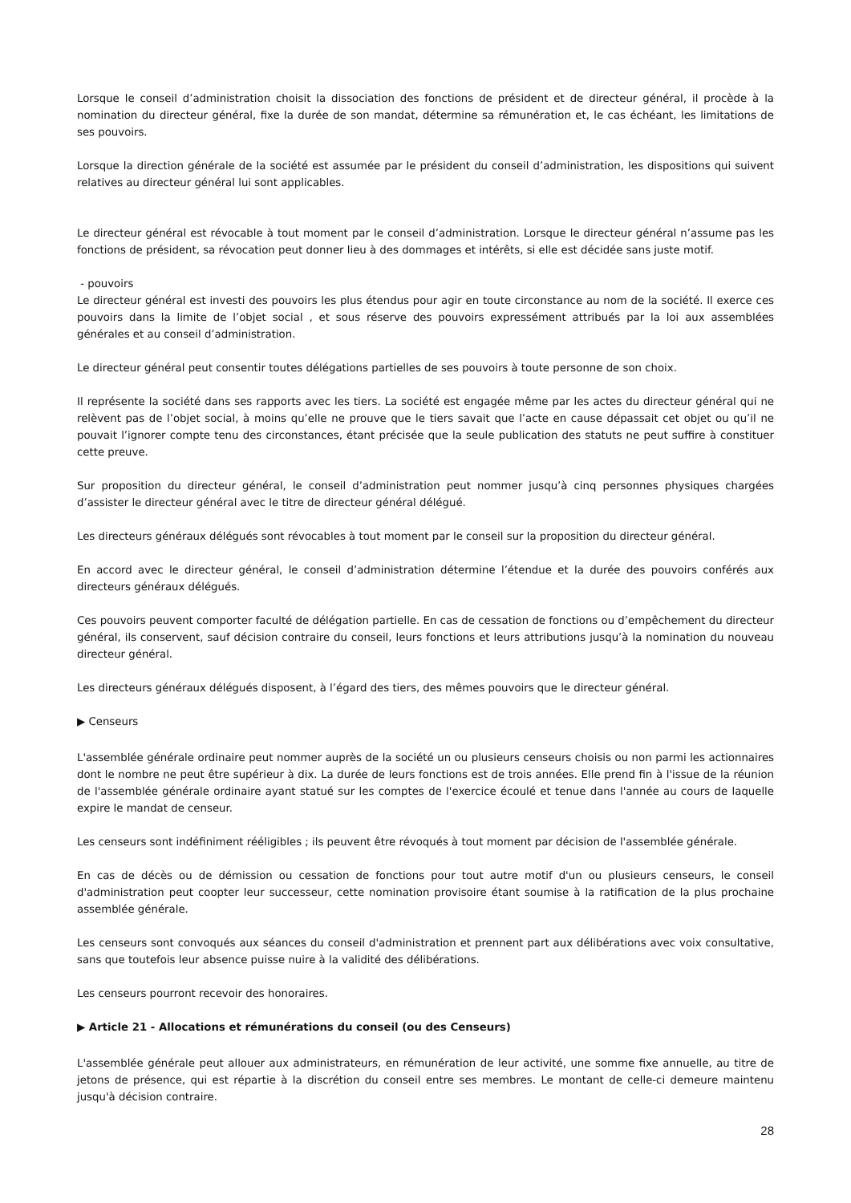Lorsque le conseil d’administration choisit la dissociation des fonctions de président et de directeur général, il procède à la nomination du directeur général, fixe la durée de son mandat, détermine sa rémunération et, le cas échéant, les limitations de ses pouvoirs.
Lorsque la direction générale de la société est assumée par le président du conseil d’administration, les dispositions qui suivent relatives au directeur général lui sont applicables.
Le directeur général est révocable à tout moment par le conseil d’administration. Lorsque le directeur général n’assume pas les fonctions de président, sa révocation peut donner lieu à des dommages et intérêts, si elle est décidée sans juste motif.
- pouvoirs
Le directeur général est investi des pouvoirs les plus étendus pour agir en toute circonstance au nom de la société. Il exerce ces pouvoirs dans la limite de l’objet social , et sous réserve des pouvoirs expressément attribués par la loi aux assemblées générales et au conseil d’administration.
Le directeur général peut consentir toutes délégations partielles de ses pouvoirs à toute personne de son choix.
Il représente la société dans ses rapports avec les tiers. La société est engagée même par les actes du directeur général qui ne relèvent pas de l’objet social, à moins qu’elle ne prouve que le tiers savait que l’acte en cause dépassait cet objet ou qu’il ne pouvait l’ignorer compte tenu des circonstances, étant précisée que la seule publication des statuts ne peut suffire à constituer cette preuve.
Sur proposition du directeur général, le conseil d’administration peut nommer jusqu’à cinq personnes physiques chargées d’assister le directeur général avec le titre de directeur général délégué.
Les directeurs généraux délégués sont révocables à tout moment par le conseil sur la proposition du directeur général.
En accord avec le directeur général, le conseil d’administration détermine l’étendue et la durée des pouvoirs conférés aux directeurs généraux délégués.
Ces pouvoirs peuvent comporter faculté de délégation partielle. En cas de cessation de fonctions ou d’empêchement du directeur général, ils conservent, sauf décision contraire du conseil, leurs fonctions et leurs attributions jusqu’à la nomination du nouveau directeur général.
Les directeurs généraux délégués disposent, à l’égard des tiers, des mêmes pouvoirs que le directeur général.
▶ Censeurs
L'assemblée générale ordinaire peut nommer auprès de la société un ou plusieurs censeurs choisis ou non parmi les actionnaires dont le nombre ne peut être supérieur à dix. La durée de leurs fonctions est de trois années. Elle prend fin à l'issue de la réunion de l'assemblée générale ordinaire ayant statué sur les comptes de l'exercice écoulé et tenue dans l'année au cours de laquelle expire le mandat de censeur.
Les censeurs sont indéfiniment rééligibles ; ils peuvent être révoqués à tout moment par décision de l'assemblée générale.
En cas de décès ou de démission ou cessation de fonctions pour tout autre motif d'un ou plusieurs censeurs, le conseil d'administration peut coopter leur successeur, cette nomination provisoire étant soumise à la ratification de la plus prochaine assemblée générale.
Les censeurs sont convoqués aux séances du conseil d'administration et prennent part aux délibérations avec voix consultative, sans que toutefois leur absence puisse nuire à la validité des délibérations.
Les censeurs pourront recevoir des honoraires.
▶ Article 21 - Allocations et rémunérations du conseil (ou des Censeurs)
L'assemblée générale peut allouer aux administrateurs, en rémunération de leur activité, une somme fixe annuelle, au titre de jetons de présence, qui est répartie à la discrétion du conseil entre ses membres. Le montant de celle-ci demeure maintenu jusqu'à décision contraire.
28